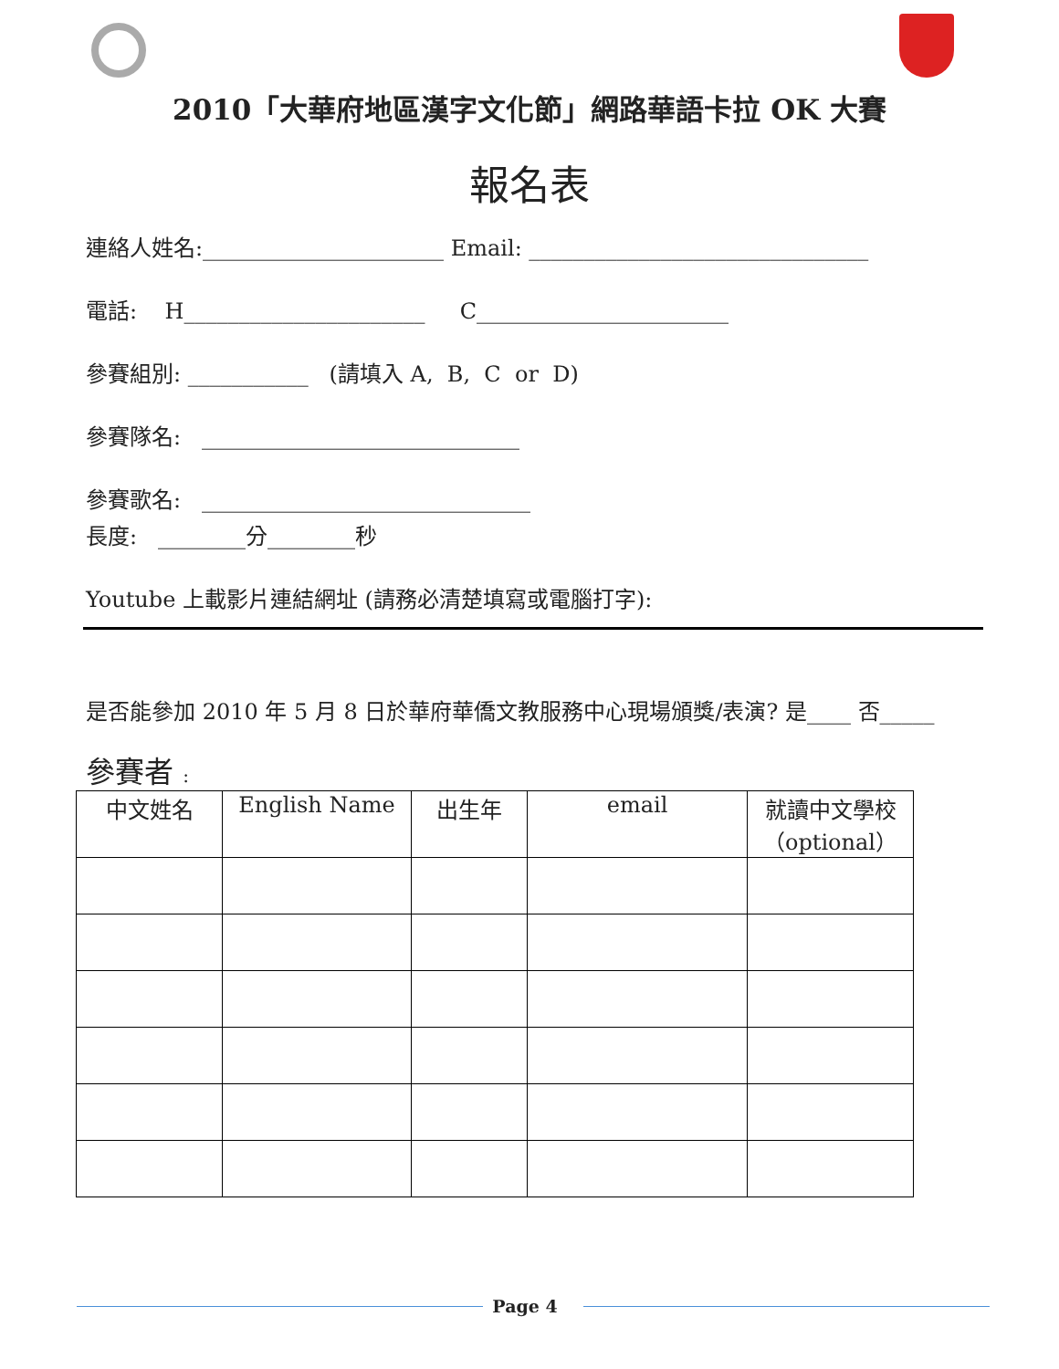2010「大華府地區漢字文化節」網路華語卡拉 OK 大賽
報名表
連絡人姓名:______________________ Email: _______________________________
電話: H______________________ C_______________________
參賽組別: ___________ (請填入 A, B, C or D)
參賽隊名: _____________________________
參賽歌名: ______________________________
長度: ________分________秒
Youtube 上載影片連結網址 (請務必清楚填寫或電腦打字):
是否能參加 2010 年 5 月 8 日於華府華僑文教服務中心現場頒獎/表演? 是____ 否_____
參賽者 :
| 中文姓名 | English Name | 出生年 | email | 就讀中文學校（optional） |
| --- | --- | --- | --- | --- |
Page 4